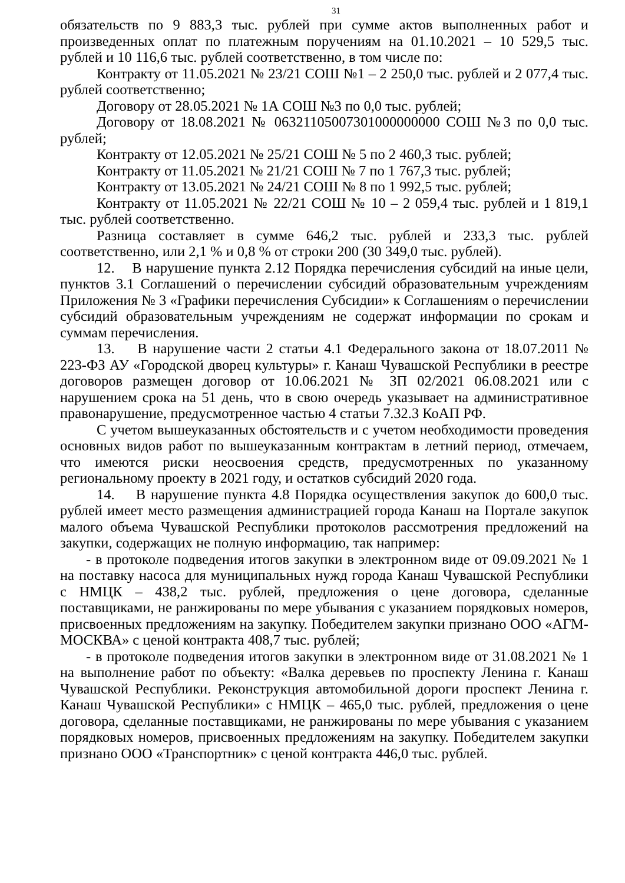31
обязательств по 9 883,3 тыс. рублей при сумме актов выполненных работ и произведенных оплат по платежным поручениям на 01.10.2021 – 10 529,5 тыс. рублей и 10 116,6 тыс. рублей соответственно, в том числе по:
Контракту от 11.05.2021 № 23/21 СОШ №1 – 2 250,0 тыс. рублей и 2 077,4 тыс. рублей соответственно;
Договору от 28.05.2021 № 1А СОШ №3 по 0,0 тыс. рублей;
Договору от 18.08.2021 № 06321105007301000000000 СОШ №3 по 0,0 тыс. рублей;
Контракту от 12.05.2021 № 25/21 СОШ № 5 по 2 460,3 тыс. рублей;
Контракту от 11.05.2021 № 21/21 СОШ № 7 по 1 767,3 тыс. рублей;
Контракту от 13.05.2021 № 24/21 СОШ № 8 по 1 992,5 тыс. рублей;
Контракту от 11.05.2021 № 22/21 СОШ № 10 – 2 059,4 тыс. рублей и 1 819,1 тыс. рублей соответственно.
Разница составляет в сумме 646,2 тыс. рублей и 233,3 тыс. рублей соответственно, или 2,1 % и 0,8 % от строки 200 (30 349,0 тыс. рублей).
12. В нарушение пункта 2.12 Порядка перечисления субсидий на иные цели, пунктов 3.1 Соглашений о перечислении субсидий образовательным учреждениям Приложения № 3 «Графики перечисления Субсидии» к Соглашениям о перечислении субсидий образовательным учреждениям не содержат информации по срокам и суммам перечисления.
13. В нарушение части 2 статьи 4.1 Федерального закона от 18.07.2011 № 223-ФЗ АУ «Городской дворец культуры» г. Канаш Чувашской Республики в реестре договоров размещен договор от 10.06.2021 № ЗП 02/2021 06.08.2021 или с нарушением срока на 51 день, что в свою очередь указывает на административное правонарушение, предусмотренное частью 4 статьи 7.32.3 КоАП РФ.
С учетом вышеуказанных обстоятельств и с учетом необходимости проведения основных видов работ по вышеуказанным контрактам в летний период, отмечаем, что имеются риски неосвоения средств, предусмотренных по указанному региональному проекту в 2021 году, и остатков субсидий 2020 года.
14. В нарушение пункта 4.8 Порядка осуществления закупок до 600,0 тыс. рублей имеет место размещения администрацией города Канаш на Портале закупок малого объема Чувашской Республики протоколов рассмотрения предложений на закупки, содержащих не полную информацию, так например:
- в протоколе подведения итогов закупки в электронном виде от 09.09.2021 № 1 на поставку насоса для муниципальных нужд города Канаш Чувашской Республики с НМЦК – 438,2 тыс. рублей, предложения о цене договора, сделанные поставщиками, не ранжированы по мере убывания с указанием порядковых номеров, присвоенных предложениям на закупку. Победителем закупки признано ООО «АГМ-МОСКВА» с ценой контракта 408,7 тыс. рублей;
- в протоколе подведения итогов закупки в электронном виде от 31.08.2021 № 1 на выполнение работ по объекту: «Валка деревьев по проспекту Ленина г. Канаш Чувашской Республики. Реконструкция автомобильной дороги проспект Ленина г. Канаш Чувашской Республики» с НМЦК – 465,0 тыс. рублей, предложения о цене договора, сделанные поставщиками, не ранжированы по мере убывания с указанием порядковых номеров, присвоенных предложениям на закупку. Победителем закупки признано ООО «Транспортник» с ценой контракта 446,0 тыс. рублей.